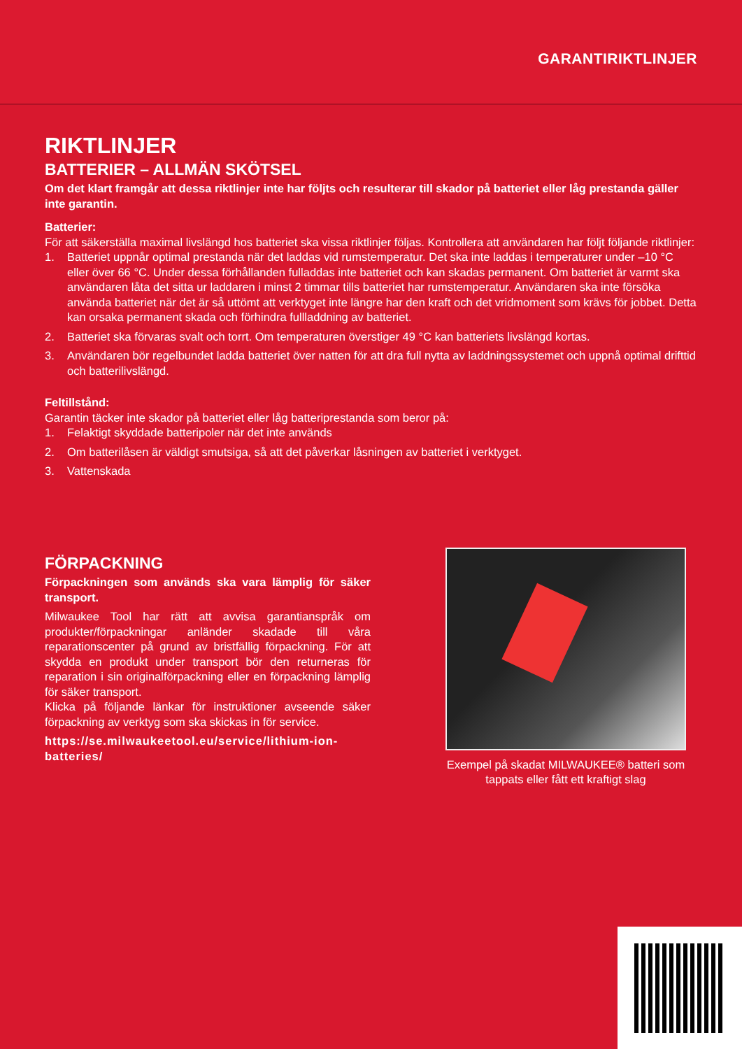GARANTIRIKTLINJER
RIKTLINJER
BATTERIER – ALLMÄN SKÖTSEL
Om det klart framgår att dessa riktlinjer inte har följts och resulterar till skador på batteriet eller låg prestanda gäller inte garantin.
Batterier:
För att säkerställa maximal livslängd hos batteriet ska vissa riktlinjer följas. Kontrollera att användaren har följt följande riktlinjer:
1. Batteriet uppnår optimal prestanda när det laddas vid rumstemperatur. Det ska inte laddas i temperaturer under –10 °C eller över 66 °C. Under dessa förhållanden fulladdas inte batteriet och kan skadas permanent. Om batteriet är varmt ska användaren låta det sitta ur laddaren i minst 2 timmar tills batteriet har rumstemperatur. Användaren ska inte försöka använda batteriet när det är så uttömt att verktyget inte längre har den kraft och det vridmoment som krävs för jobbet. Detta kan orsaka permanent skada och förhindra fullladdning av batteriet.
2. Batteriet ska förvaras svalt och torrt. Om temperaturen överstiger 49 °C kan batteriets livslängd kortas.
3. Användaren bör regelbundet ladda batteriet över natten för att dra full nytta av laddningssystemet och uppnå optimal drifttid och batterilivslängd.
Feltillstånd:
Garantin täcker inte skador på batteriet eller låg batteriprestanda som beror på:
1. Felaktigt skyddade batteripoler när det inte används
2. Om batterilåsen är väldigt smutsiga, så att det påverkar låsningen av batteriet i verktyget.
3. Vattenskada
FÖRPACKNING
Förpackningen som används ska vara lämplig för säker transport.
Milwaukee Tool har rätt att avvisa garantianspråk om produkter/förpackningar anländer skadade till våra reparationscenter på grund av bristfällig förpackning. För att skydda en produkt under transport bör den returneras för reparation i sin originalförpackning eller en förpackning lämplig för säker transport.
Klicka på följande länkar för instruktioner avseende säker förpackning av verktyg som ska skickas in för service.
https://se.milwaukeetool.eu/service/lithium-ion-batteries/
Exempel på skadat MILWAUKEE® batteri som tappats eller fått ett kraftigt slag